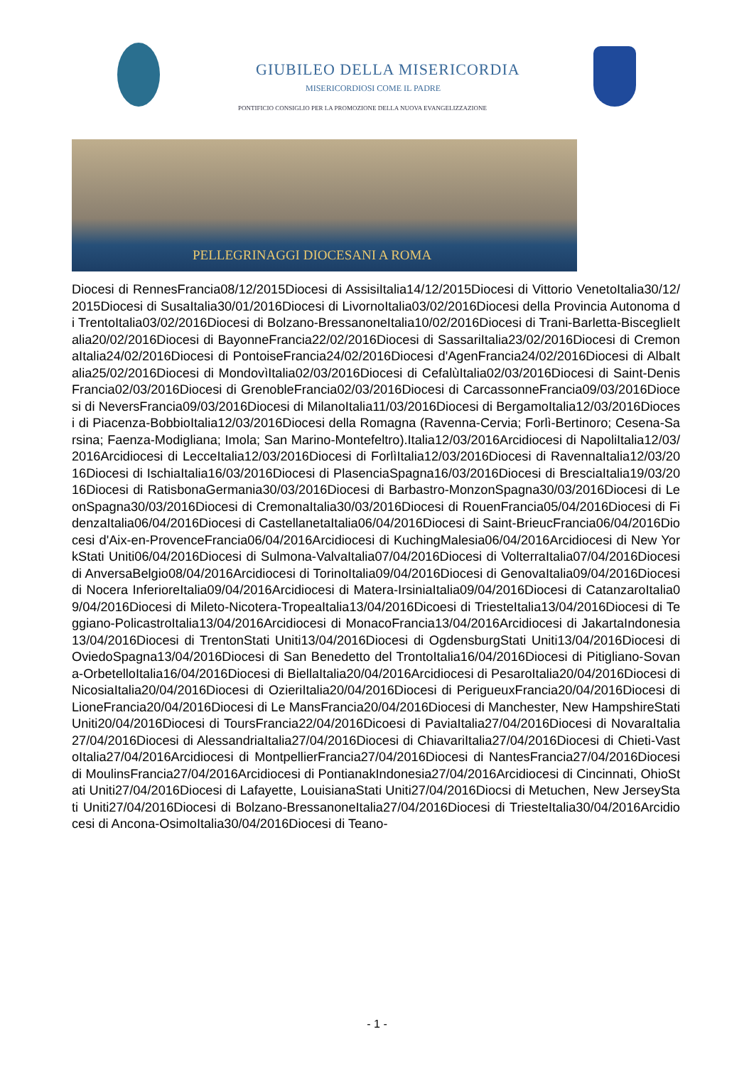GIUBILEO DELLA MISERICORDIA
MISERICORDIOSI COME IL PADRE
PONTIFICIO CONSIGLIO PER LA PROMOZIONE DELLA NUOVA EVANGELIZZAZIONE
PELLEGRINAGGI DIOCESANI A ROMA
Diocesi di RennesFrancia08/12/2015Diocesi di AssisiItalia14/12/2015Diocesi di Vittorio VenetoItalia30/12/2015Diocesi di SusaItalia30/01/2016Diocesi di LivornoItalia03/02/2016Diocesi della Provincia Autonoma di TrentoItalia03/02/2016Diocesi di Bolzano-BressanoneItalia10/02/2016Diocesi di Trani-Barletta-BisceglieItalia20/02/2016Diocesi di BayonneFrancia22/02/2016Diocesi di SassariItalia23/02/2016Diocesi di CremonaItalia24/02/2016Diocesi di PontoiseFrancia24/02/2016Diocesi d'AgenFrancia24/02/2016Diocesi di AlbaItalia25/02/2016Diocesi di MondovìItalia02/03/2016Diocesi di CefalùItalia02/03/2016Diocesi di Saint-DenisFrancia02/03/2016Diocesi di GrenobleFrancia02/03/2016Diocesi di CarcassonneFrancia09/03/2016Diocesi di NeversFrancia09/03/2016Diocesi di MilanoItalia11/03/2016Diocesi di BergamoItalia12/03/2016Diocesi di Piacenza-BobbioItalia12/03/2016Diocesi della Romagna (Ravenna-Cervia; Forlì-Bertinoro; Cesena-Sarsina; Faenza-Modigliana; Imola; San Marino-Montefeltro).Italia12/03/2016Arcidiocesi di NapoliItalia12/03/2016Arcidiocesi di LecceItalia12/03/2016Diocesi di ForlìItalia12/03/2016Diocesi di RavennaItalia12/03/2016Diocesi di IschiaItalia16/03/2016Diocesi di PlasenciaSpagna16/03/2016Diocesi di BresciaItalia19/03/2016Diocesi di RatisbonaGermania30/03/2016Diocesi di Barbastro-MonzonSpagna30/03/2016Diocesi di LeonSpagna30/03/2016Diocesi di CremonaItalia30/03/2016Diocesi di RouenFrancia05/04/2016Diocesi di FidenzaItalia06/04/2016Diocesi di CastellanetaItalia06/04/2016Diocesi di Saint-BrieucFrancia06/04/2016Diocesi d'Aix-en-ProvenceFrancia06/04/2016Arcidiocesi di KuchingMalesia06/04/2016Arcidiocesi di New YorkStati Uniti06/04/2016Diocesi di Sulmona-ValvaItalia07/04/2016Diocesi di VolterraItalia07/04/2016Diocesi di AnversaBelgio08/04/2016Arcidiocesi di TorinoItalia09/04/2016Diocesi di GenovaItalia09/04/2016Diocesi di Nocera InferioreItalia09/04/2016Arcidiocesi di Matera-IrsiniaItalia09/04/2016Diocesi di CatanzaroItalia09/04/2016Diocesi di Mileto-Nicotera-TropeaItalia13/04/2016Dicoesi di TriesteItalia13/04/2016Diocesi di Teggiano-PolicastroItalia13/04/2016Arcidiocesi di MonacoFrancia13/04/2016Arcidiocesi di JakartaIndonesia13/04/2016Diocesi di TrentonStati Uniti13/04/2016Diocesi di OgdensburgStati Uniti13/04/2016Diocesi di OviedoSpagna13/04/2016Diocesi di San Benedetto del TrontoItalia16/04/2016Diocesi di Pitigliano-Sovana-OrbetelloItalia16/04/2016Diocesi di BiellaItalia20/04/2016Arcidiocesi di PesaroItalia20/04/2016Diocesi di NicosiaItalia20/04/2016Diocesi di OzieriItalia20/04/2016Diocesi di PerigueuxFrancia20/04/2016Diocesi di LioneFrancia20/04/2016Diocesi di Le MansFrancia20/04/2016Diocesi di Manchester, New HampshireStati Uniti20/04/2016Diocesi di ToursFrancia22/04/2016Dicoesi di PaviaItalia27/04/2016Diocesi di NovaraItalia27/04/2016Diocesi di AlessandriaItalia27/04/2016Diocesi di ChiavariItalia27/04/2016Diocesi di Chieti-VastoItalia27/04/2016Arcidiocesi di MontpellierFrancia27/04/2016Diocesi di NantesFrancia27/04/2016Diocesi di MoulinsFrancia27/04/2016Arcidiocesi di PontianakIndonesia27/04/2016Arcidiocesi di Cincinnati, OhioStati Uniti27/04/2016Diocesi di Lafayette, LouisianaStati Uniti27/04/2016Diocsi di Metuchen, New JerseyStati Uniti27/04/2016Diocesi di Bolzano-BressanoneItalia27/04/2016Diocesi di TriesteItalia30/04/2016Arcidiocesi di Ancona-OsimoItalia30/04/2016Diocesi di Teano-
- 1 -